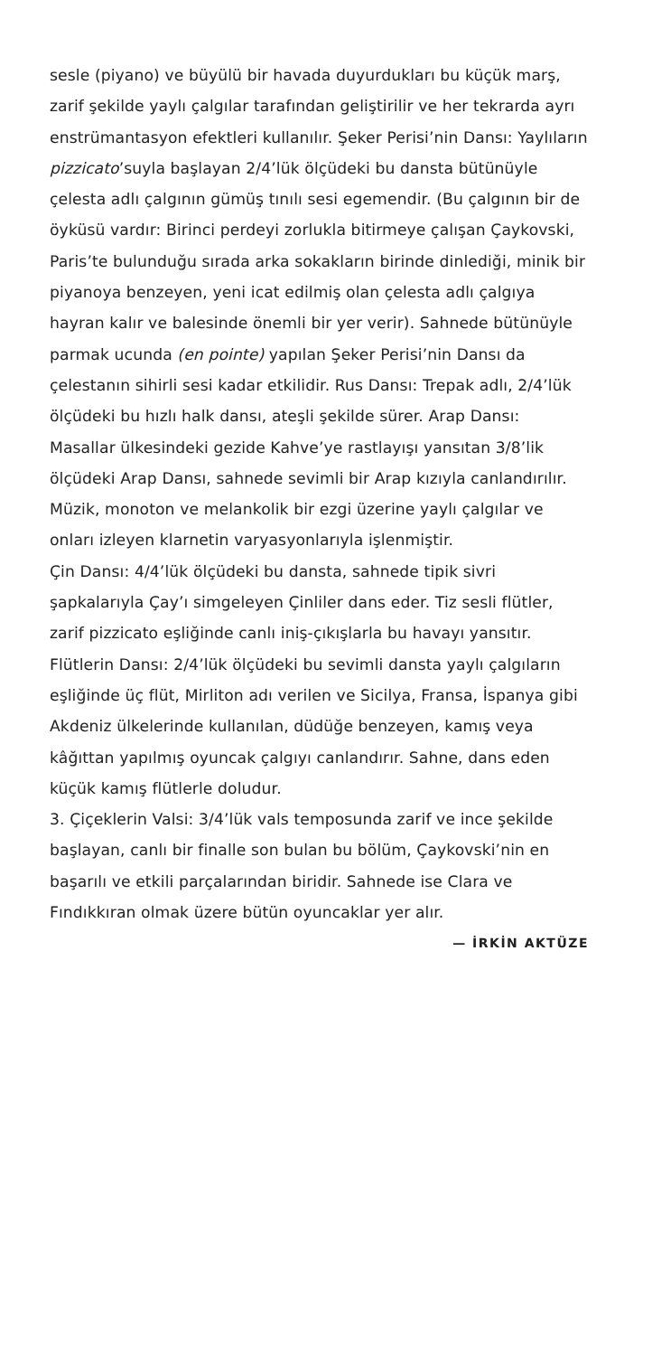sesle (piyano) ve büyülü bir havada duyurdukları bu küçük marş, zarif şekilde yaylı çalgılar tarafından geliştirilir ve her tekrarda ayrı enstrümantasyon efektleri kullanılır. Şeker Perisi’nin Dansı: Yaylıların pizzicato’suyla başlayan 2/4’lük ölçüdeki bu dansta bütünüyle çelesta adlı çalgının gümüş tınılı sesi egemendir. (Bu çalgının bir de öyküsü vardır: Birinci perdeyi zorlukla bitirmeye çalışan Çaykovski, Paris’te bulunduğu sırada arka sokakların birinde dinlediği, minik bir piyanoya benzeyen, yeni icat edilmiş olan çelesta adlı çalgıya hayran kalır ve balesinde önemli bir yer verir). Sahnede bütünüyle parmak ucunda (en pointe) yapılan Şeker Perisi’nin Dansı da çelestanın sihirli sesi kadar etkilidir. Rus Dansı: Trepak adlı, 2/4’lük ölçüdeki bu hızlı halk dansı, ateşli şekilde sürer. Arap Dansı: Masallar ülkesindeki gezide Kahve’ye rastlayışı yansıtan 3/8’lik ölçüdeki Arap Dansı, sahnede sevimli bir Arap kızıyla canlandırılır.
Müzik, monoton ve melankolik bir ezgi üzerine yaylı çalgılar ve onları izleyen klarnetin varyasyonlarıyla işlenmiştir.
Çin Dansı: 4/4’lük ölçüdeki bu dansta, sahnede tipik sivri şapkalarıyla Çay’ı simgeleyen Çinliler dans eder. Tiz sesli flütler, zarif pizzicato eşliğinde canlı iniş-çıkışlarla bu havayı yansıtır. Flütlerin Dansı: 2/4’lük ölçüdeki bu sevimli dansta yaylı çalgıların eşliğinde üç flüt, Mirliton adı verilen ve Sicilya, Fransa, İspanya gibi Akdeniz ülkelerinde kullanılan, düdüğe benzeyen, kamış veya kâğıttan yapılmış oyuncak çalgıyı canlandırır. Sahne, dans eden küçük kamış flütlerle doludur.
3. Çiçeklerin Valsi: 3/4’lük vals temposunda zarif ve ince şekilde başlayan, canlı bir finalle son bulan bu bölüm, Çaykovski’nin en başarılı ve etkili parçalarından biridir. Sahnede ise Clara ve Fındıkkıran olmak üzere bütün oyuncaklar yer alır.
— İRKİN AKTÜZE